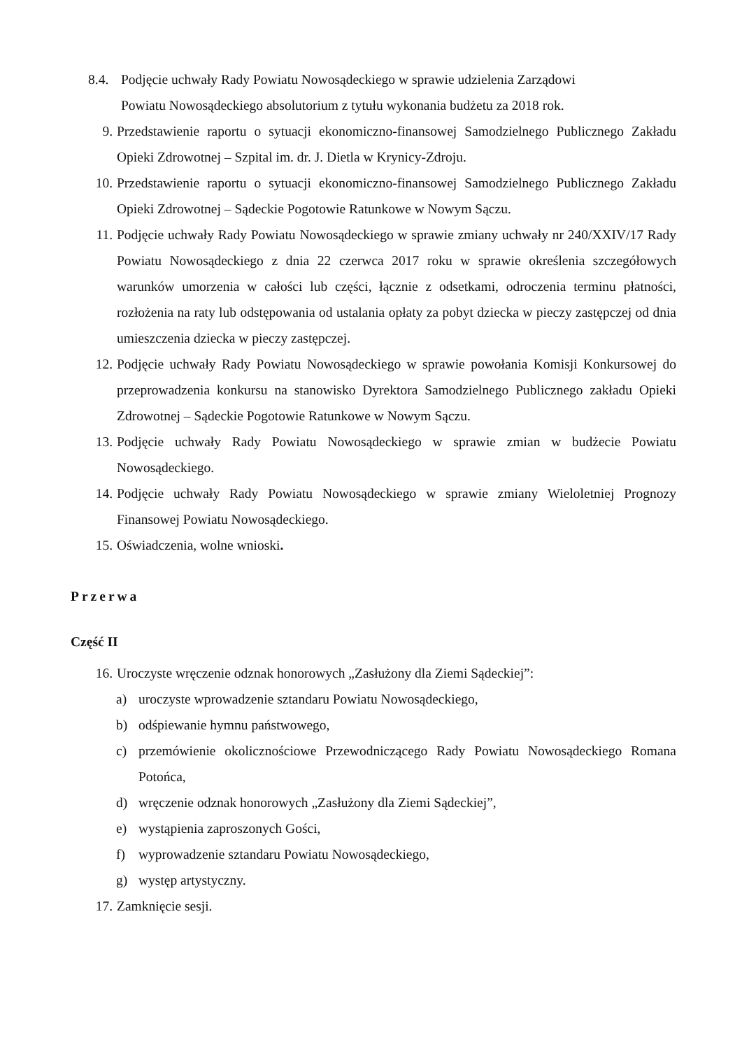8.4. Podjęcie uchwały Rady Powiatu Nowosądeckiego w sprawie udzielenia Zarządowi
Powiatu Nowosądeckiego absolutorium z tytułu wykonania budżetu za 2018 rok.
9. Przedstawienie raportu o sytuacji ekonomiczno-finansowej Samodzielnego Publicznego Zakładu Opieki Zdrowotnej – Szpital im. dr. J. Dietla w Krynicy-Zdroju.
10. Przedstawienie raportu o sytuacji ekonomiczno-finansowej Samodzielnego Publicznego Zakładu Opieki Zdrowotnej – Sądeckie Pogotowie Ratunkowe w Nowym Sączu.
11. Podjęcie uchwały Rady Powiatu Nowosądeckiego w sprawie zmiany uchwały nr 240/XXIV/17 Rady Powiatu Nowosądeckiego z dnia 22 czerwca 2017 roku w sprawie określenia szczegółowych warunków umorzenia w całości lub części, łącznie z odsetkami, odroczenia terminu płatności, rozłożenia na raty lub odstępowania od ustalania opłaty za pobyt dziecka w pieczy zastępczej od dnia umieszczenia dziecka w pieczy zastępczej.
12. Podjęcie uchwały Rady Powiatu Nowosądeckiego w sprawie powołania Komisji Konkursowej do przeprowadzenia konkursu na stanowisko Dyrektora Samodzielnego Publicznego zakładu Opieki Zdrowotnej – Sądeckie Pogotowie Ratunkowe w Nowym Sączu.
13. Podjęcie uchwały Rady Powiatu Nowosądeckiego w sprawie zmian w budżecie Powiatu Nowosądeckiego.
14. Podjęcie uchwały Rady Powiatu Nowosądeckiego w sprawie zmiany Wieloletniej Prognozy Finansowej Powiatu Nowosądeckiego.
15. Oświadczenia, wolne wnioski.
Przerwa
Część II
16. Uroczyste wręczenie odznak honorowych „Zasłużony dla Ziemi Sądeckiej”:
a) uroczyste wprowadzenie sztandaru Powiatu Nowosądeckiego,
b) odśpiewanie hymnu państwowego,
c) przemówienie okolicznościowe Przewodniczącego Rady Powiatu Nowosądeckiego Romana Potońca,
d) wręczenie odznak honorowych „Zasłużony dla Ziemi Sądeckiej”,
e) wystąpienia zaproszonych Gości,
f) wyprowadzenie sztandaru Powiatu Nowosądeckiego,
g) występ artystyczny.
17. Zamknięcie sesji.